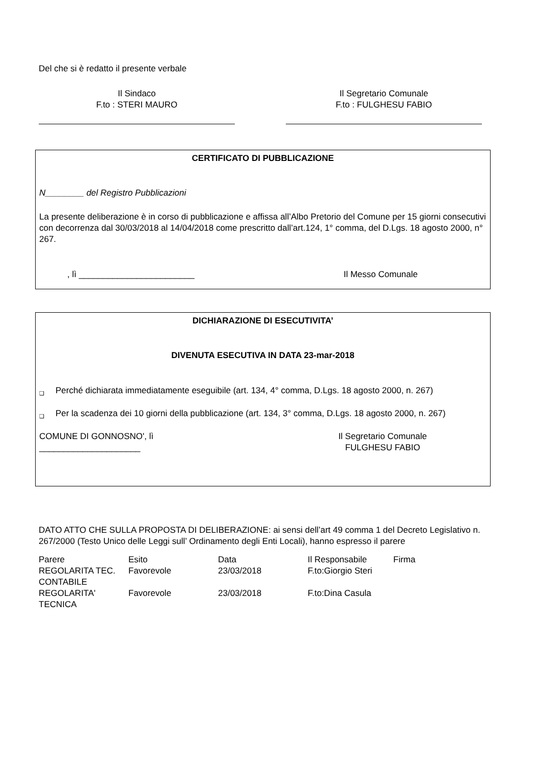Del che si è redatto il presente verbale
Il Sindaco
F.to : STERI MAURO
Il Segretario Comunale
F.to : FULGHESU FABIO
CERTIFICATO DI PUBBLICAZIONE
N________ del Registro Pubblicazioni
La presente deliberazione è in corso di pubblicazione e affissa all’Albo Pretorio del Comune per 15 giorni consecutivi con decorrenza dal 30/03/2018 al 14/04/2018 come prescritto dall’art.124, 1° comma, del D.Lgs. 18 agosto 2000, n° 267.
, lì ________________________ Il Messo Comunale
DICHIARAZIONE DI ESECUTIVITA’
DIVENUTA ESECUTIVA IN DATA 23-mar-2018
❑ Perché dichiarata immediatamente eseguibile (art. 134, 4° comma, D.Lgs. 18 agosto 2000, n. 267)
❑ Per la scadenza dei 10 giorni della pubblicazione (art. 134, 3° comma, D.Lgs. 18 agosto 2000, n. 267)
COMUNE DI GONNOSNO', lì
_____________________ Il Segretario Comunale
FULGHESU FABIO
DATO ATTO CHE SULLA PROPOSTA DI DELIBERAZIONE: ai sensi dell’art 49 comma 1 del Decreto Legislativo n. 267/2000 (Testo Unico delle Leggi sull’ Ordinamento degli Enti Locali), hanno espresso il parere
| Parere | Esito | Data | Il Responsabile | Firma |
| REGOLARITA TEC. CONTABILE | Favorevole | 23/03/2018 | F.to:Giorgio Steri | |
| REGOLARITA' TECNICA | Favorevole | 23/03/2018 | F.to:Dina Casula | |